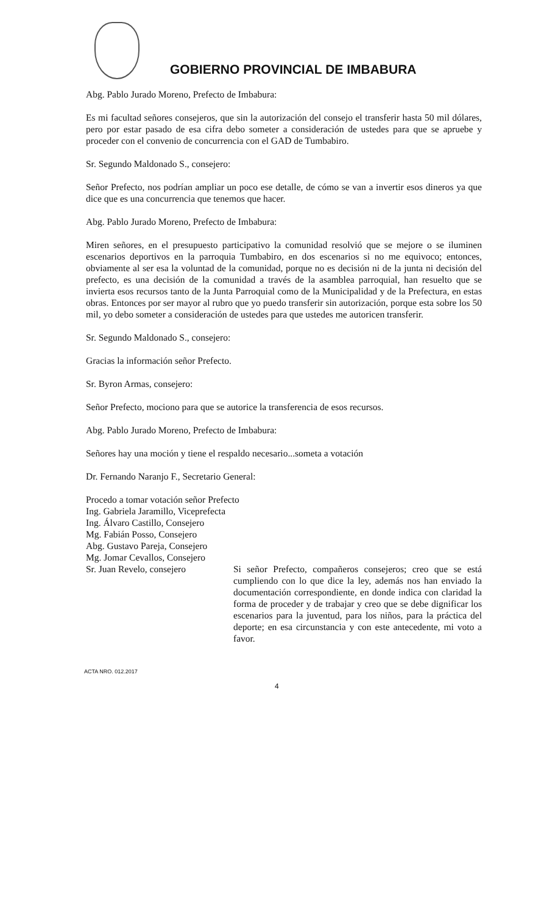GOBIERNO PROVINCIAL DE IMBABURA
Abg. Pablo Jurado Moreno, Prefecto de Imbabura:
Es mi facultad señores consejeros, que sin la autorización del consejo el transferir hasta 50 mil dólares, pero por estar pasado de esa cifra debo someter a consideración de ustedes para que se apruebe y proceder con el convenio de concurrencia con el GAD de Tumbabiro.
Sr. Segundo Maldonado S., consejero:
Señor Prefecto, nos podrían ampliar un poco ese detalle, de cómo se van a invertir esos dineros ya que dice que es una concurrencia que tenemos que hacer.
Abg. Pablo Jurado Moreno, Prefecto de Imbabura:
Miren señores, en el presupuesto participativo la comunidad resolvió que se mejore o se iluminen escenarios deportivos en la parroquia Tumbabiro, en dos escenarios si no me equivoco; entonces, obviamente al ser esa la voluntad de la comunidad, porque no es decisión ni de la junta ni decisión del prefecto, es una decisión de la comunidad a través de la asamblea parroquial, han resuelto que se invierta esos recursos tanto de la Junta Parroquial como de la Municipalidad y de la Prefectura, en estas obras. Entonces por ser mayor al rubro que yo puedo transferir sin autorización, porque esta sobre los 50 mil, yo debo someter a consideración de ustedes para que ustedes me autoricen transferir.
Sr. Segundo Maldonado S., consejero:
Gracias la información señor Prefecto.
Sr. Byron Armas, consejero:
Señor Prefecto, mociono para que se autorice la transferencia de esos recursos.
Abg. Pablo Jurado Moreno, Prefecto de Imbabura:
Señores hay una moción y tiene el respaldo necesario...someta a votación
Dr. Fernando Naranjo F., Secretario General:
Procedo a tomar votación señor Prefecto
Ing. Gabriela Jaramillo, Viceprefecta
Ing. Álvaro Castillo, Consejero
Mg. Fabián Posso, Consejero
Abg. Gustavo Pareja, Consejero
Mg. Jomar Cevallos, Consejero
Sr. Juan Revelo, consejero Si señor Prefecto, compañeros consejeros; creo que se está cumpliendo con lo que dice la ley, además nos han enviado la documentación correspondiente, en donde indica con claridad la forma de proceder y de trabajar y creo que se debe dignificar los escenarios para la juventud, para los niños, para la práctica del deporte; en esa circunstancia y con este antecedente, mi voto a favor.
ACTA NRO. 012.2017
4